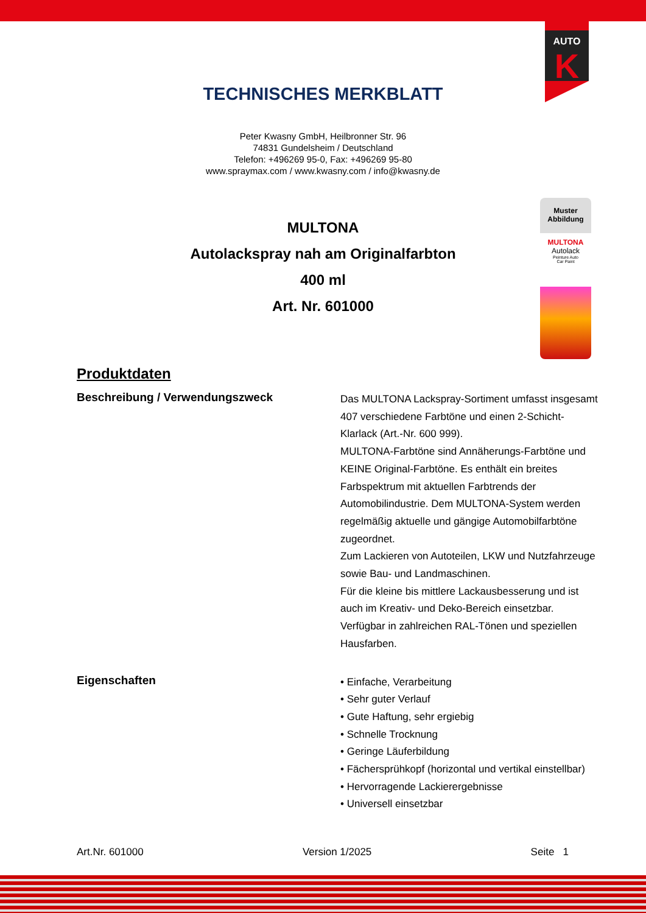AUTO
K
TECHNISCHES MERKBLATT
Peter Kwasny GmbH, Heilbronner Str. 96
74831 Gundelsheim / Deutschland
Telefon: +496269 95-0, Fax: +496269 95-80
www.spraymax.com / www.kwasny.com / info@kwasny.de
MULTONA
Autolackspray nah am Originalfarbton
400 ml
Art. Nr. 601000
Muster Abbildung
MULTONA
Autolack
Peinture Auto
Car Paint
Produktdaten
Beschreibung / Verwendungszweck
Das MULTONA Lackspray-Sortiment umfasst insgesamt 407 verschiedene Farbtöne und einen 2-Schicht-Klarlack (Art.-Nr. 600 999).
MULTONA-Farbtöne sind Annäherungs-Farbtöne und KEINE Original-Farbtöne. Es enthält ein breites Farbspektrum mit aktuellen Farbtrends der Automobilindustrie. Dem MULTONA-System werden regelmäßig aktuelle und gängige Automobilfarbtöne zugeordnet.
Zum Lackieren von Autoteilen, LKW und Nutzfahrzeuge sowie Bau- und Landmaschinen.
Für die kleine bis mittlere Lackausbesserung und ist auch im Kreativ- und Deko-Bereich einsetzbar.
Verfügbar in zahlreichen RAL-Tönen und speziellen Hausfarben.
Eigenschaften
• Einfache, Verarbeitung
• Sehr guter Verlauf
• Gute Haftung, sehr ergiebig
• Schnelle Trocknung
• Geringe Läuferbildung
• Fächersprühkopf (horizontal und vertikal einstellbar)
• Hervorragende Lackierergebnisse
• Universell einsetzbar
Art.Nr. 601000 Version 1/2025 Seite 1